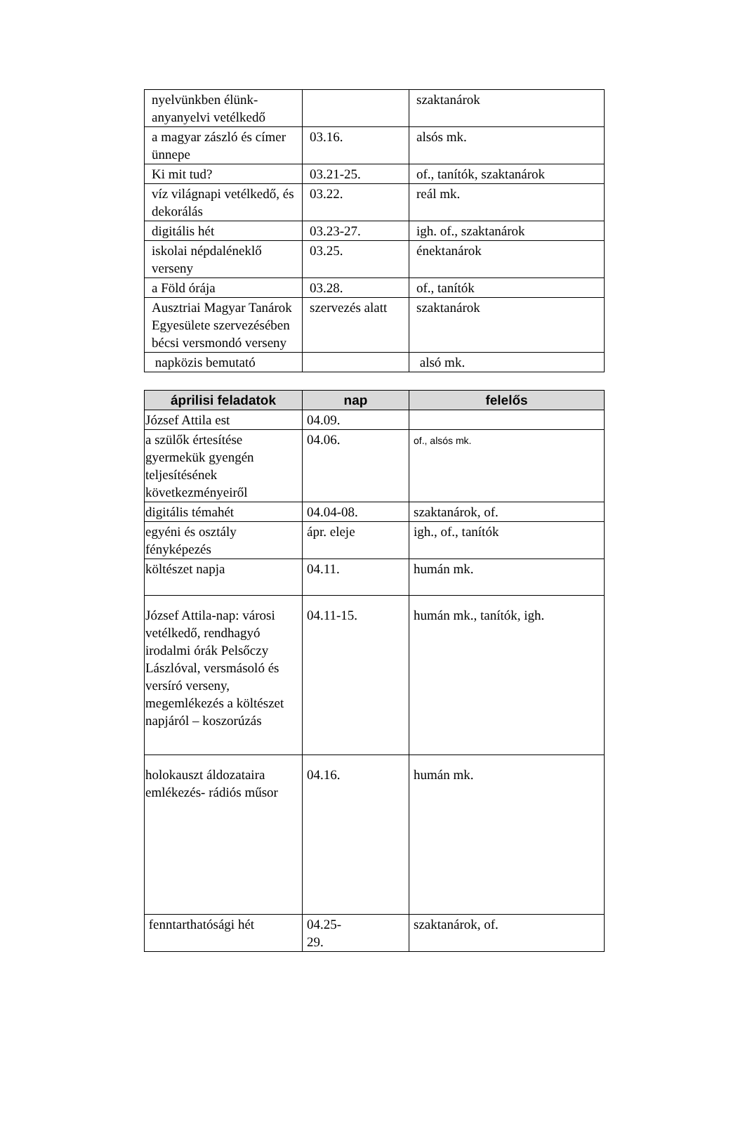| nyelvünkben élünk- anyanyelvi vetélkedő | | szaktanárok |
| a magyar zászló és címer ünnepe | 03.16. | alsós mk. |
| Ki mit tud? | 03.21-25. | of., tanítók, szaktanárok |
| víz világnapi vetélkedő, és dekorálás | 03.22. | reál mk. |
| digitális hét | 03.23-27. | igh. of., szaktanárok |
| iskolai népdaléneklő verseny | 03.25. | énektanárok |
| a Föld órája | 03.28. | of., tanítók |
| Ausztriai Magyar Tanárok Egyesülete szervezésében bécsi versmondó verseny | szervezés alatt | szaktanárok |
| napközis bemutató | | alsó mk. |
| áprilisi feladatok | nap | felelős |
| --- | --- | --- |
| József Attila est | 04.09. | |
| a szülők értesítése gyermekük gyengén teljesítésének következményeiről | 04.06. | of., alsós mk. |
| digitális témahét | 04.04-08. | szaktanárok, of. |
| egyéni és osztály fényképezés | ápr. eleje | igh., of., tanítók |
| költészet napja | 04.11. | humán mk. |
| József Attila-nap: városi vetélkedő, rendhagyó irodalmi órák Pelsőczy Lászlóval, versmásoló és versíró verseny, megemlékezés a költészet napjáról – koszorúzás | 04.11-15. | humán mk., tanítók, igh. |
| holokauszt áldozataira emlékezés- rádiós műsor | 04.16. | humán mk. |
| fenntarthatósági hét | 04.25- 29. | szaktanárok, of. |